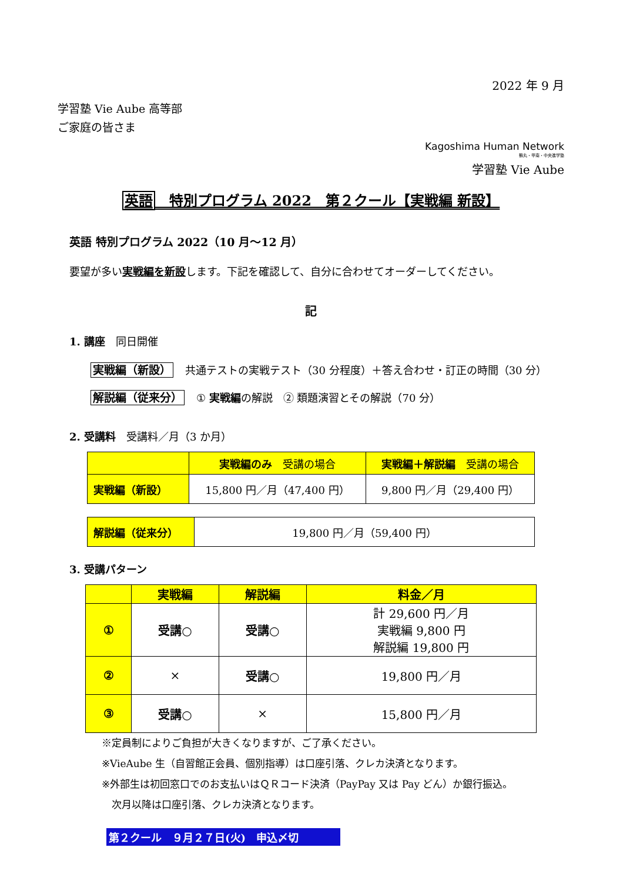2022 年 9 月
学習塾 Vie Aube 高等部
ご家庭の皆さま
Kagoshima Human Network
鶴丸・甲南・中央進学塾
学習塾 Vie Aube
英語　特別プログラム 2022　第２クール【実戦編 新設】
英語 特別プログラム 2022（10 月～12 月）
要望が多い実戦編を新設します。下記を確認して、自分に合わせてオーダーしてください。
記
1. 講座　同日開催
実戦編（新設） 共通テストの実戦テスト（30 分程度）＋答え合わせ・訂正の時間（30 分）
解説編（従来分） ① 実戦編の解説　② 類題演習とその解説（70 分）
2. 受講料　受講料／月（3 か月）
| | 実戦編のみ 受講の場合 | 実戦編＋解説編 受講の場合 |
| 実戦編（新設） | 15,800 円／月（47,400 円） | 9,800 円／月（29,400 円） |
| 解説編（従来分） | 19,800 円／月（59,400 円） |
3. 受講パターン
| | 実戦編 | 解説編 | 料金／月 |
| ① | 受講○ | 受講○ | 計 29,600 円／月 実戦編 9,800 円 解説編 19,800 円 |
| ② | × | 受講○ | 19,800 円／月 |
| ③ | 受講○ | × | 15,800 円／月 |
※定員制によりご負担が大きくなりますが、ご了承ください。
※VieAube 生（自習館正会員、個別指導）は口座引落、クレカ決済となります。
※外部生は初回窓口でのお支払いはＱＲコード決済（PayPay 又は Pay どん）か銀行振込。
　次月以降は口座引落、クレカ決済となります。
第２クール　９月２７日(火)　申込〆切